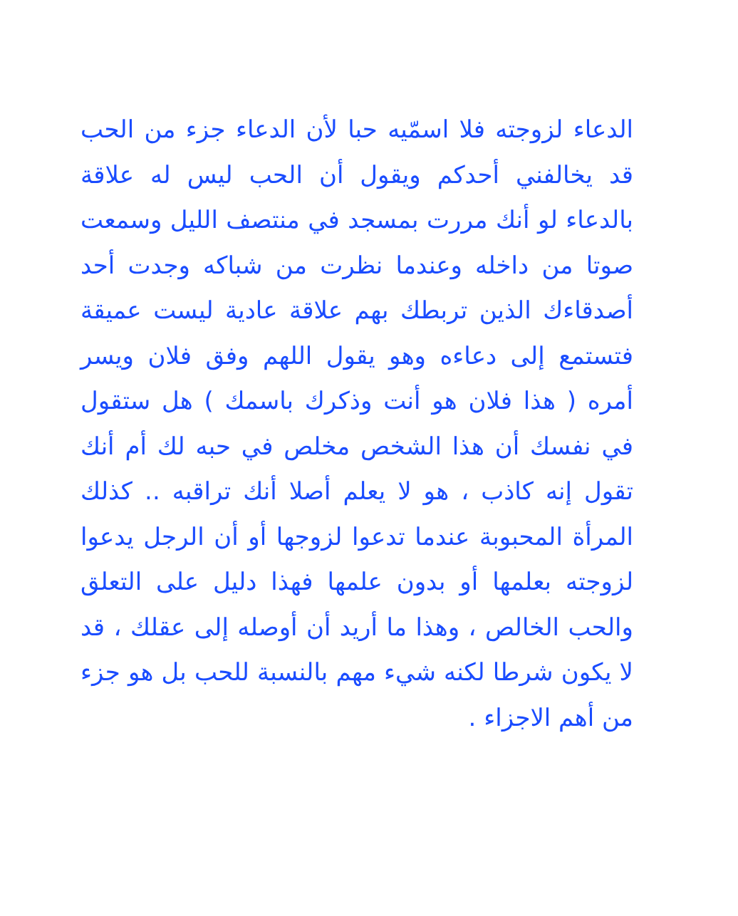الدعاء لزوجته فلا اسمّيه حبا لأن الدعاء جزء من الحب قد يخالفني أحدكم ويقول أن الحب ليس له علاقة بالدعاء لو أنك مررت بمسجد في منتصف الليل وسمعت صوتا من داخله وعندما نظرت من شباكه وجدت أحد أصدقاءك الذين تربطك بهم علاقة عادية ليست عميقة فتستمع إلى دعاءه وهو يقول اللهم وفق فلان ويسر أمره ( هذا فلان هو أنت وذكرك باسمك ) هل ستقول في نفسك أن هذا الشخص مخلص في حبه لك أم أنك تقول إنه كاذب ، هو لا يعلم أصلا أنك تراقبه .. كذلك المرأة المحبوبة عندما تدعوا لزوجها أو أن الرجل يدعوا لزوجته بعلمها أو بدون علمها فهذا دليل على التعلق والحب الخالص ، وهذا ما أريد أن أوصله إلى عقلك ، قد لا يكون شرطا لكنه شيء مهم بالنسبة للحب بل هو جزء من أهم الاجزاء .